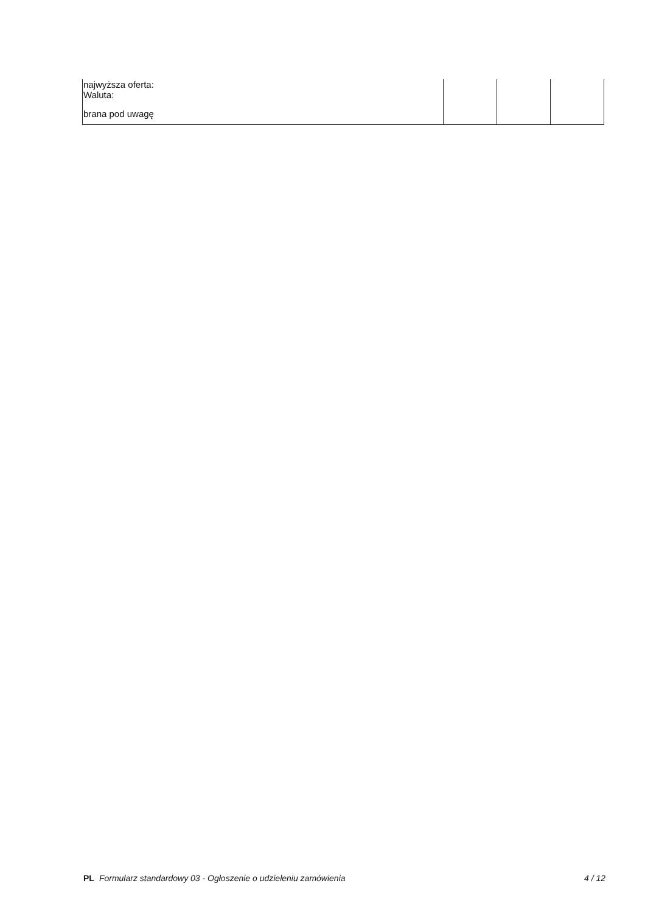| najwyższa oferta: Waluta: | | | |
| brana pod uwagę | | | |
PL Formularz standardowy 03 - Ogłoszenie o udzieleniu zamówienia 4 / 12